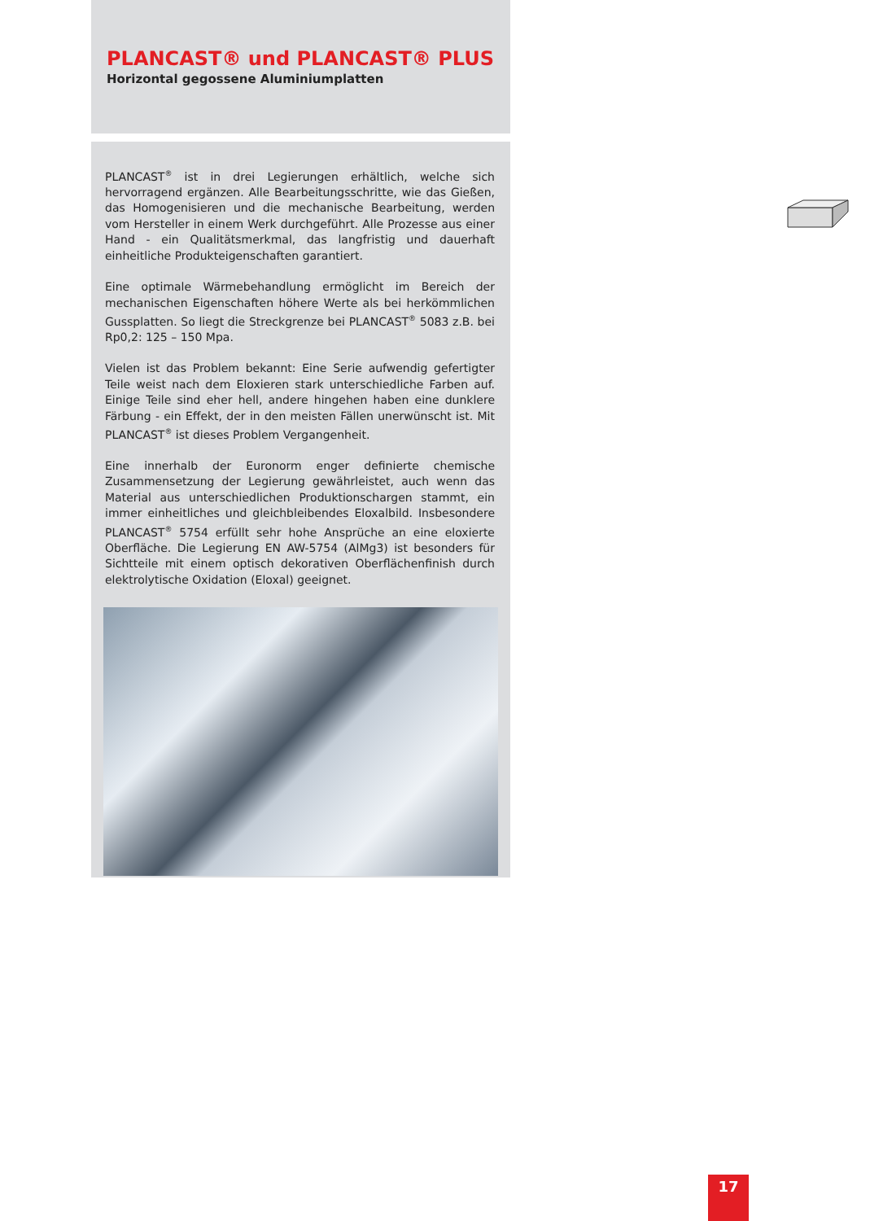PLANCAST® und PLANCAST® PLUS
Horizontal gegossene Aluminiumplatten
PLANCAST<sup>®</sup> ist in drei Legierungen erhältlich, welche sich hervorragend ergänzen. Alle Bearbeitungsschritte, wie das Gießen, das Homogenisieren und die mechanische Bearbeitung, werden vom Hersteller in einem Werk durchgeführt. Alle Prozesse aus einer Hand - ein Qualitätsmerkmal, das langfristig und dauerhaft einheitliche Produkteigenschaften garantiert.
Eine optimale Wärmebehandlung ermöglicht im Bereich der mechanischen Eigenschaften höhere Werte als bei herkömmlichen Gussplatten. So liegt die Streckgrenze bei PLANCAST<sup>®</sup> 5083 z.B. bei Rp0,2: 125 – 150 Mpa.
Vielen ist das Problem bekannt: Eine Serie aufwendig gefertigter Teile weist nach dem Eloxieren stark unterschiedliche Farben auf. Einige Teile sind eher hell, andere hingehen haben eine dunklere Färbung - ein Effekt, der in den meisten Fällen unerwünscht ist. Mit PLANCAST<sup>®</sup> ist dieses Problem Vergangenheit.
Eine innerhalb der Euronorm enger definierte chemische Zusammensetzung der Legierung gewährleistet, auch wenn das Material aus unterschiedlichen Produktionschargen stammt, ein immer einheitliches und gleichbleibendes Eloxalbild. Insbesondere PLANCAST<sup>®</sup> 5754 erfüllt sehr hohe Ansprüche an eine eloxierte Oberfläche. Die Legierung EN AW-5754 (AlMg3) ist besonders für Sichtteile mit einem optisch dekorativen Oberflächenfinish durch elektrolytische Oxidation (Eloxal) geeignet.
17